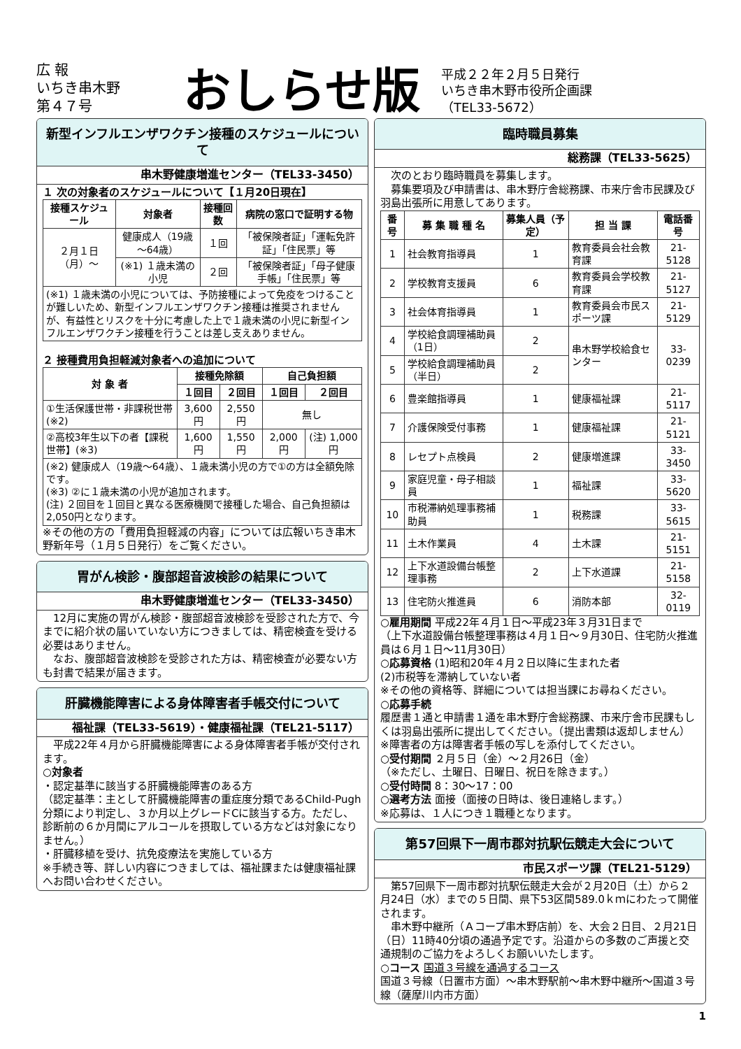広 報
いちき串木野
第４７号
おしらせ版
平成２２年２月５日発行
いちき串木野市役所企画課
（TEL33-5672）
新型インフルエンザワクチン接種のスケジュールについて
串木野健康増進センター（TEL33-3450）
１ 次の対象者のスケジュールについて【１月20日現在】
| 接種スケジュール | 対象者 | 接種回数 | 病院の窓口で証明する物 |
| --- | --- | --- | --- |
| ２月１日（月）～ | 健康成人（19歳～64歳） | １回 | 「被保険者証」「運転免許証」「住民票」等 |
| | (※1) １歳未満の小児 | ２回 | 「被保険者証」「母子健康手帳」「住民票」等 |
| (※1) １歳未満の小児については、予防接種によって免疫をつけることが難しいため、新型インフルエンザワクチン接種は推奨されませんが、有益性とリスクを十分に考慮した上で１歳未満の小児に新型インフルエンザワクチン接種を行うことは差し支えありません。 | | | |
２ 接種費用負担軽減対象者への追加について
| 対 象 者 | 接種免除額 | | 自己負担額 | |
| --- | --- | --- | --- | --- |
| | １回目 | ２回目 | １回目 | ２回目 |
| ①生活保護世帯・非課税世帯 (※2) | 3,600円 | 2,550円 | 無し | |
| ②高校3年生以下の者【課税世帯】(※3) | 1,600円 | 1,550円 | 2,000円 | (注) 1,000円 |
| (※2) 健康成人（19歳～64歳）、１歳未満小児の方で①の方は全額免除です。 (※3) ②に１歳未満の小児が追加されます。 (注) ２回目を１回目と異なる医療機関で接種した場合、自己負担額は2,050円となります。 | | | | |
※その他の方の「費用負担軽減の内容」については広報いちき串木野新年号（１月５日発行）をご覧ください。
胃がん検診・腹部超音波検診の結果について
串木野健康増進センター（TEL33-3450）
　12月に実施の胃がん検診・腹部超音波検診を受診された方で、今までに紹介状の届いていない方につきましては、精密検査を受ける必要はありません。
　なお、腹部超音波検診を受診された方は、精密検査が必要ない方も封書で結果が届きます。
肝臓機能障害による身体障害者手帳交付について
福祉課（TEL33-5619）・健康福祉課（TEL21-5117）
　平成22年４月から肝臓機能障害による身体障害者手帳が交付されます。
○対象者
・認定基準に該当する肝臓機能障害のある方
（認定基準：主として肝臓機能障害の重症度分類であるChild-Pugh分類により判定し、３か月以上グレードCに該当する方。ただし、診断前の６か月間にアルコールを摂取している方などは対象になりません。）
・肝臓移植を受け、抗免疫療法を実施している方
※手続き等、詳しい内容につきましては、福祉課または健康福祉課へお問い合わせください。
臨時職員募集
総務課（TEL33-5625）
　次のとおり臨時職員を募集します。
　募集要項及び申請書は、串木野庁舎総務課、市来庁舎市民課及び羽島出張所に用意してあります。
| 番号 | 募 集 職 種 名 | 募集人員（予定） | 担 当 課 | 電話番号 |
| --- | --- | --- | --- | --- |
| 1 | 社会教育指導員 | 1 | 教育委員会社会教育課 | 21-5128 |
| 2 | 学校教育支援員 | 6 | 教育委員会学校教育課 | 21-5127 |
| 3 | 社会体育指導員 | 1 | 教育委員会市民スポーツ課 | 21-5129 |
| 4 | 学校給食調理補助員（1日） | 2 | 串木野学校給食センター | 33-0239 |
| 5 | 学校給食調理補助員（半日） | 2 | | |
| 6 | 豊楽館指導員 | 1 | 健康福祉課 | 21-5117 |
| 7 | 介護保険受付事務 | 1 | 健康福祉課 | 21-5121 |
| 8 | レセプト点検員 | 2 | 健康増進課 | 33-3450 |
| 9 | 家庭児童・母子相談員 | 1 | 福祉課 | 33-5620 |
| 10 | 市税滞納処理事務補助員 | 1 | 税務課 | 33-5615 |
| 11 | 土木作業員 | 4 | 土木課 | 21-5151 |
| 12 | 上下水道設備台帳整理事務 | 2 | 上下水道課 | 21-5158 |
| 13 | 住宅防火推進員 | 6 | 消防本部 | 32-0119 |
○雇用期間 平成22年４月１日～平成23年３月31日まで
（上下水道設備台帳整理事務は４月１日～９月30日、住宅防火推進員は６月１日～11月30日）
○応募資格 (1)昭和20年４月２日以降に生まれた者
(2)市税等を滞納していない者
※その他の資格等、詳細については担当課にお尋ねください。
○応募手続
履歴書１通と申請書１通を串木野庁舎総務課、市来庁舎市民課もしくは羽島出張所に提出してください。（提出書類は返却しません）
※障害者の方は障害者手帳の写しを添付してください。
○受付期間 ２月５日（金）～２月26日（金）
（※ただし、土曜日、日曜日、祝日を除きます。）
○受付時間 8：30～17：00
○選考方法 面接（面接の日時は、後日連絡します。）
※応募は、１人につき１職種となります。
第57回県下一周市郡対抗駅伝競走大会について
市民スポーツ課（TEL21-5129）
　第57回県下一周市郡対抗駅伝競走大会が２月20日（土）から２月24日（水）までの５日間、県下53区間589.0ｋｍにわたって開催されます。
　串木野中継所（Ａコープ串木野店前）を、大会２日目、２月21日（日）11時40分頃の通過予定です。沿道からの多数のご声援と交通規制のご協力をよろしくお願いいたします。
○コース 国道３号線を通過するコース
国道３号線（日置市方面）～串木野駅前～串木野中継所～国道３号線（薩摩川内市方面）
1